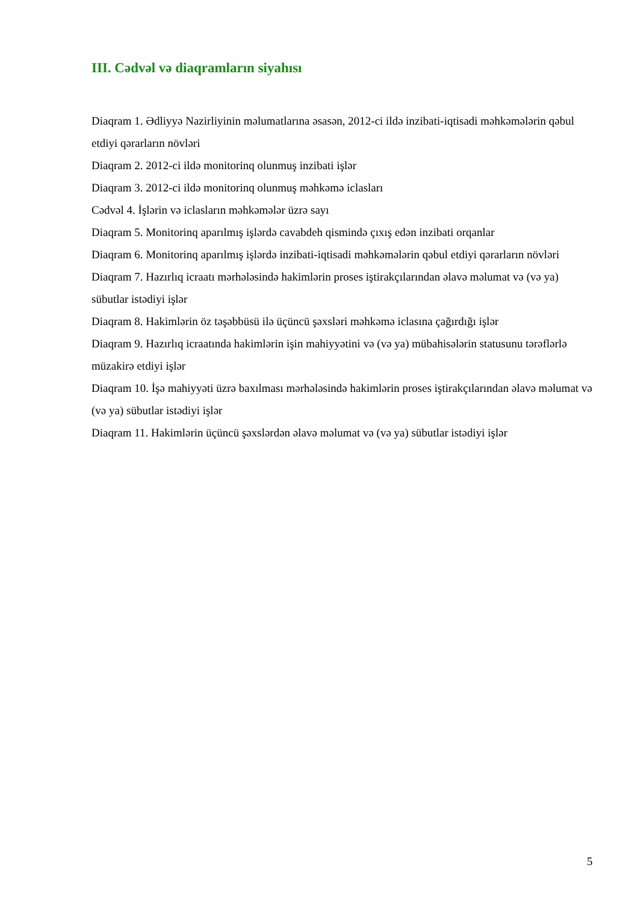III. Cədvəl və diaqramların siyahısı
Diaqram 1. Ədliyyə Nazirliyinin məlumatlarına əsasən, 2012-ci ildə inzibati-iqtisadi məhkəmələrin qəbul etdiyi qərarların növləri
Diaqram 2. 2012-ci ildə monitorinq olunmuş inzibati işlər
Diaqram 3. 2012-ci ildə monitorinq olunmuş məhkəmə iclasları
Cədvəl 4. İşlərin və iclasların məhkəmələr üzrə sayı
Diaqram 5. Monitorinq aparılmış işlərdə cavabdeh qismində çıxış edən inzibati orqanlar
Diaqram 6. Monitorinq aparılmış işlərdə inzibati-iqtisadi məhkəmələrin qəbul etdiyi qərarların növləri
Diaqram 7. Hazırlıq icraatı mərhələsində hakimlərin proses iştirakçılarından əlavə məlumat və (və ya) sübutlar istədiyi işlər
Diaqram 8. Hakimlərin öz təşəbbüsü ilə üçüncü şəxsləri məhkəmə iclasına çağırdığı işlər
Diaqram 9. Hazırlıq icraatında hakimlərin işin mahiyyətini və (və ya) mübahisələrin statusunu tərəflərlə müzakirə etdiyi işlər
Diaqram 10. İşə mahiyyəti üzrə baxılması mərhələsində hakimlərin proses iştirakçılarından əlavə məlumat və (və ya) sübutlar istədiyi işlər
Diaqram 11. Hakimlərin üçüncü şəxslərdən əlavə məlumat və (və ya) sübutlar istədiyi işlər
5